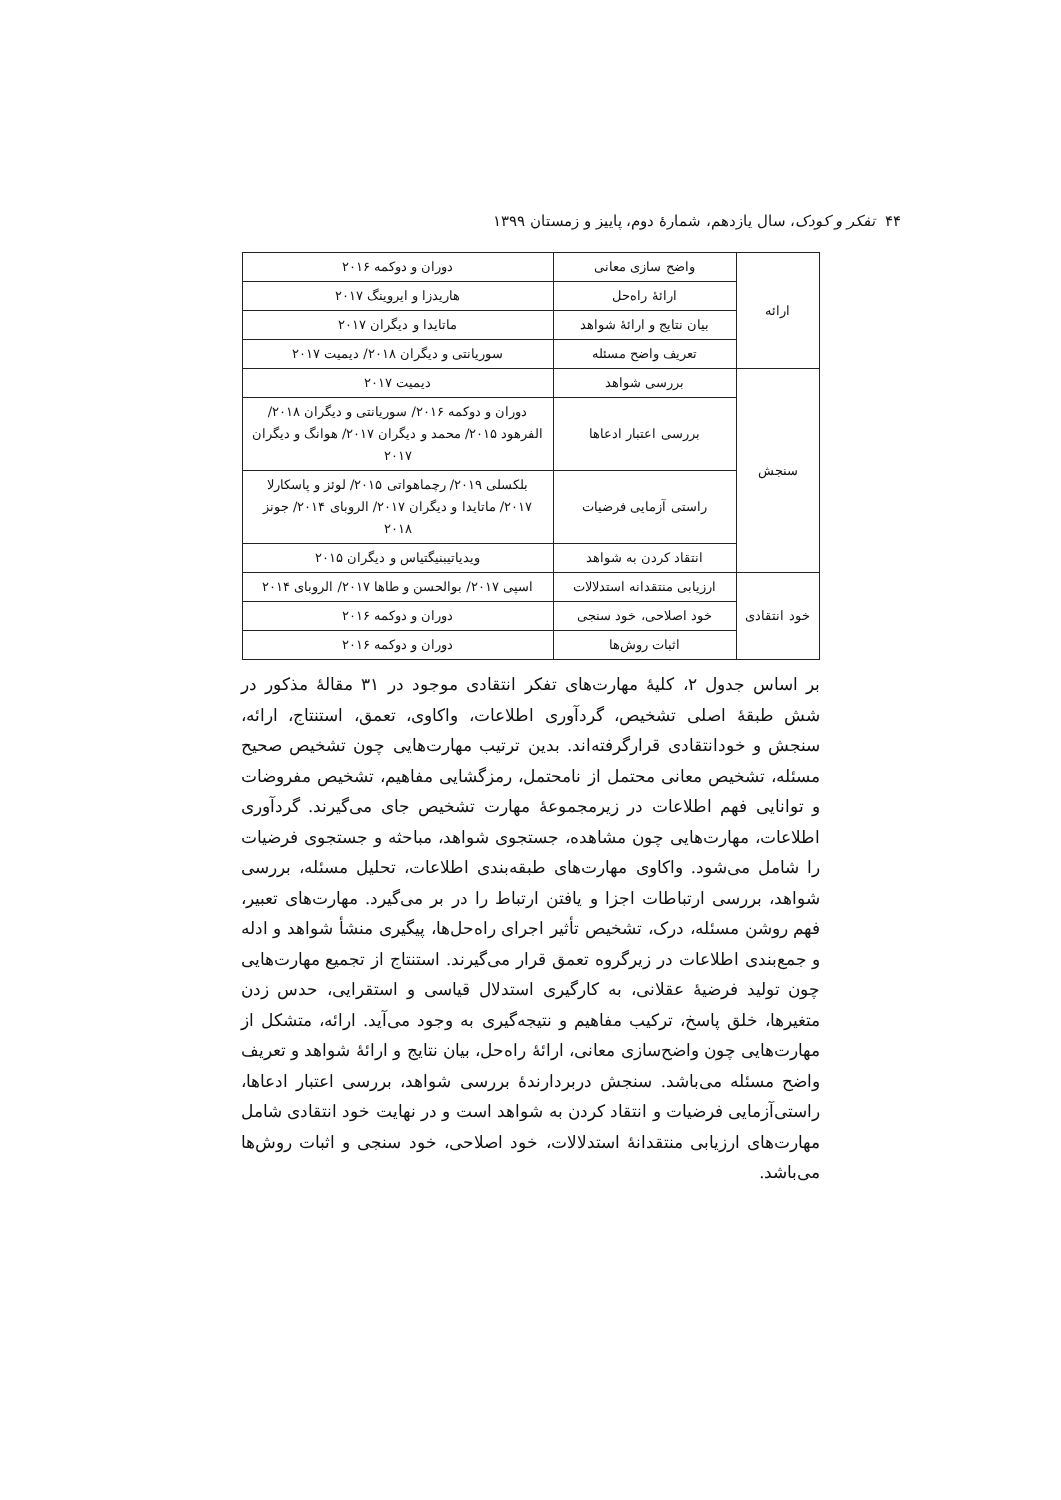۴۴ تفکر و کودک، سال یازدهم، شمارهٔ دوم، پاییز و زمستان ۱۳۹۹
| ارائه | واضح سازی معانی | دوران و دوکمه ۲۰۱۶ |
| | ارائهٔ راه‌حل | هاریدزا و ایروینگ ۲۰۱۷ |
| | بیان نتایج و ارائهٔ شواهد | ماتایدا و دیگران ۲۰۱۷ |
| | تعریف واضح مسئله | سوریانتی و دیگران ۲۰۱۸/ دیمیت ۲۰۱۷ |
| سنجش | بررسی شواهد | دیمیت ۲۰۱۷ |
| | بررسی اعتبار ادعاها | دوران و دوکمه ۲۰۱۶/ سوریانتی و دیگران ۲۰۱۸/ الفرهود ۲۰۱۵/ محمد و دیگران ۲۰۱۷/ هوانگ و دیگران ۲۰۱۷ |
| | راستی آزمایی فرضیات | بلکسلی ۲۰۱۹/ رچماهواتی ۲۰۱۵/ لوئز و پاسکارلا ۲۰۱۷/ ماتایدا و دیگران ۲۰۱۷/ الروبای ۲۰۱۴/ جونز ۲۰۱۸ |
| | انتقاد کردن به شواهد | ویدیاتیبنیگتیاس و دیگران ۲۰۱۵ |
| خود انتقادی | ارزیابی منتقدانه استدلالات | اسپی ۲۰۱۷/ بوالحسن و طاها ۲۰۱۷/ الروبای ۲۰۱۴ |
| | خود اصلاحی، خود سنجی | دوران و دوکمه ۲۰۱۶ |
| | اثبات روش‌ها | دوران و دوکمه ۲۰۱۶ |
بر اساس جدول ۲، کلیهٔ مهارت‌های تفکر انتقادی موجود در ۳۱ مقالهٔ مذکور در شش طبقهٔ اصلی تشخیص، گردآوری اطلاعات، واکاوی، تعمق، استنتاج، ارائه، سنجش و خودانتقادی قرارگرفته‌اند. بدین ترتیب مهارت‌هایی چون تشخیص صحیح مسئله، تشخیص معانی محتمل از نامحتمل، رمزگشایی مفاهیم، تشخیص مفروضات و توانایی فهم اطلاعات در زیرمجموعهٔ مهارت تشخیص جای می‌گیرند. گردآوری اطلاعات، مهارت‌هایی چون مشاهده، جستجوی شواهد، مباحثه و جستجوی فرضیات را شامل می‌شود. واکاوی مهارت‌های طبقه‌بندی اطلاعات، تحلیل مسئله، بررسی شواهد، بررسی ارتباطات اجزا و یافتن ارتباط را در بر می‌گیرد. مهارت‌های تعبیر، فهم روشن مسئله، درک، تشخیص تأثیر اجرای راه‌حل‌ها، پیگیری منشأ شواهد و ادله و جمع‌بندی اطلاعات در زیرگروه تعمق قرار می‌گیرند. استنتاج از تجمیع مهارت‌هایی چون تولید فرضیهٔ عقلانی، به کارگیری استدلال قیاسی و استقرایی، حدس زدن متغیرها، خلق پاسخ، ترکیب مفاهیم و نتیجه‌گیری به وجود می‌آید. ارائه، متشکل از مهارت‌هایی چون واضح‌سازی معانی، ارائهٔ راه‌حل، بیان نتایج و ارائهٔ شواهد و تعریف واضح مسئله می‌باشد. سنجش دربردارندهٔ بررسی شواهد، بررسی اعتبار ادعاها، راستی‌آزمایی فرضیات و انتقاد کردن به شواهد است و در نهایت خود انتقادی شامل مهارت‌های ارزیابی منتقدانهٔ استدلالات، خود اصلاحی، خود سنجی و اثبات روش‌ها می‌باشد.